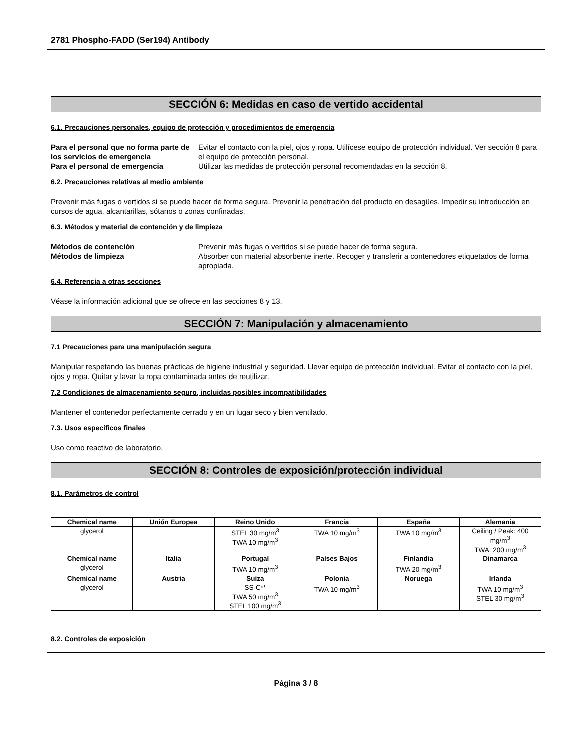2781 Phospho-FADD (Ser194) Antibody
SECCIÓN 6: Medidas en caso de vertido accidental
6.1. Precauciones personales, equipo de protección y procedimientos de emergencia
Para el personal que no forma parte de los servicios de emergencia Evitar el contacto con la piel, ojos y ropa. Utilícese equipo de protección individual. Ver sección 8 para el equipo de protección personal. Para el personal de emergencia Utilizar las medidas de protección personal recomendadas en la sección 8.
6.2. Precauciones relativas al medio ambiente
Prevenir más fugas o vertidos si se puede hacer de forma segura. Prevenir la penetración del producto en desagües. Impedir su introducción en cursos de agua, alcantarillas, sótanos o zonas confinadas.
6.3. Métodos y material de contención y de limpieza
Métodos de contención Prevenir más fugas o vertidos si se puede hacer de forma segura. Métodos de limpieza Absorber con material absorbente inerte. Recoger y transferir a contenedores etiquetados de forma apropiada.
6.4. Referencia a otras secciones
Véase la información adicional que se ofrece en las secciones 8 y 13.
SECCIÓN 7: Manipulación y almacenamiento
7.1 Precauciones para una manipulación segura
Manipular respetando las buenas prácticas de higiene industrial y seguridad. Llevar equipo de protección individual. Evitar el contacto con la piel, ojos y ropa. Quitar y lavar la ropa contaminada antes de reutilizar.
7.2 Condiciones de almacenamiento seguro, incluidas posibles incompatibilidades
Mantener el contenedor perfectamente cerrado y en un lugar seco y bien ventilado.
7.3. Usos específicos finales
Uso como reactivo de laboratorio.
SECCIÓN 8: Controles de exposición/protección individual
8.1. Parámetros de control
| Chemical name | Unión Europea | Reino Unido | Francia | España | Alemania |
| --- | --- | --- | --- | --- | --- |
| glycerol | | STEL 30 mg/m<sup>3</sup> TWA 10 mg/m<sup>3</sup> | TWA 10 mg/m<sup>3</sup> | TWA 10 mg/m<sup>3</sup> | Ceiling / Peak: 400 mg/m<sup>3</sup> TWA: 200 mg/m<sup>3</sup> |
| Chemical name | Italia | Portugal | Países Bajos | Finlandia | Dinamarca |
| glycerol | | TWA 10 mg/m<sup>3</sup> | | TWA 20 mg/m<sup>3</sup> | |
| Chemical name | Austria | Suiza | Polonia | Noruega | Irlanda |
| glycerol | | SS-C** TWA 50 mg/m<sup>3</sup> STEL 100 mg/m<sup>3</sup> | TWA 10 mg/m<sup>3</sup> | | TWA 10 mg/m<sup>3</sup> STEL 30 mg/m<sup>3</sup> |
8.2. Controles de exposición
Página 3 / 8